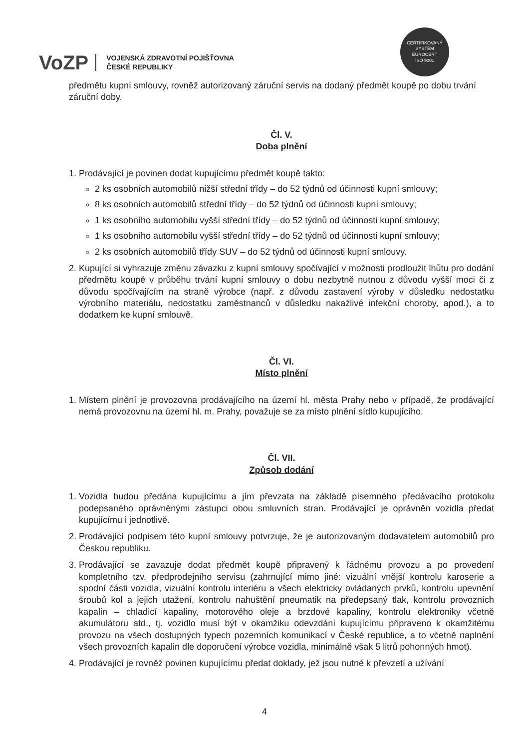VoZP
VOJENSKÁ ZDRAVOTNÍ POJIŠŤOVNA
ČESKÉ REPUBLIKY
CERTIFIKOVANÝ SYSTÉM
EUROCERT
ISO 9001
předmětu kupní smlouvy, rovněž autorizovaný záruční servis na dodaný předmět koupě po dobu trvání záruční doby.
Čl. V.
Doba plnění
1. Prodávající je povinen dodat kupujícímu předmět koupě takto:
2 ks osobních automobilů nižší střední třídy – do 52 týdnů od účinnosti kupní smlouvy;
8 ks osobních automobilů střední třídy – do 52 týdnů od účinnosti kupní smlouvy;
1 ks osobního automobilu vyšší střední třídy – do 52 týdnů od účinnosti kupní smlouvy;
1 ks osobního automobilu vyšší střední třídy – do 52 týdnů od účinnosti kupní smlouvy;
2 ks osobních automobilů třídy SUV – do 52 týdnů od účinnosti kupní smlouvy.
2. Kupující si vyhrazuje změnu závazku z kupní smlouvy spočívající v možnosti prodloužit lhůtu pro dodání předmětu koupě v průběhu trvání kupní smlouvy o dobu nezbytně nutnou z důvodu vyšší moci či z důvodu spočívajícím na straně výrobce (např. z důvodu zastavení výroby v důsledku nedostatku výrobního materiálu, nedostatku zaměstnanců v důsledku nakažlivé infekční choroby, apod.), a to dodatkem ke kupní smlouvě.
Čl. VI.
Místo plnění
1. Místem plnění je provozovna prodávajícího na území hl. města Prahy nebo v případě, že prodávající nemá provozovnu na území hl. m. Prahy, považuje se za místo plnění sídlo kupujícího.
Čl. VII.
Způsob dodání
1. Vozidla budou předána kupujícímu a jím převzata na základě písemného předávacího protokolu podepsaného oprávněnými zástupci obou smluvních stran. Prodávající je oprávněn vozidla předat kupujícímu i jednotlivě.
2. Prodávající podpisem této kupní smlouvy potvrzuje, že je autorizovaným dodavatelem automobilů pro Českou republiku.
3. Prodávající se zavazuje dodat předmět koupě připravený k řádnému provozu a po provedení kompletního tzv. předprodejního servisu (zahrnující mimo jiné: vizuální vnější kontrolu karoserie a spodní části vozidla, vizuální kontrolu interiéru a všech elektricky ovládaných prvků, kontrolu upevnění šroubů kol a jejich utažení, kontrolu nahuštění pneumatik na předepsaný tlak, kontrolu provozních kapalin – chladicí kapaliny, motorového oleje a brzdové kapaliny, kontrolu elektroniky včetně akumulátoru atd., tj. vozidlo musí být v okamžiku odevzdání kupujícímu připraveno k okamžitému provozu na všech dostupných typech pozemních komunikací v České republice, a to včetně naplnění všech provozních kapalin dle doporučení výrobce vozidla, minimálně však 5 litrů pohonných hmot).
4. Prodávající je rovněž povinen kupujícímu předat doklady, jež jsou nutné k převzetí a užívání
4